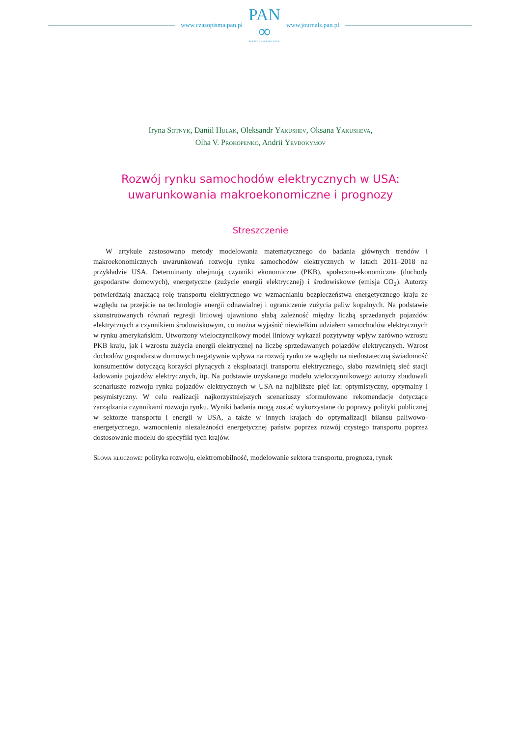www.czasopisma.pan.pl
PAN
∞
POLSKA AKADEMIA NAUK
www.journals.pan.pl
Iryna Sotnyk, Daniil Hulak, Oleksandr Yakushev, Oksana Yakusheva,
Olha V. Prokopenko, Andrii Yevdokymov
Rozwój rynku samochodów elektrycznych w USA:
uwarunkowania makroekonomiczne i prognozy
Streszczenie
W artykule zastosowano metody modelowania matematycznego do badania głównych trendów i makroekonomicznych uwarunkowań rozwoju rynku samochodów elektrycznych w latach 2011–2018 na przykładzie USA. Determinanty obejmują czynniki ekonomiczne (PKB), społeczno-ekonomiczne (dochody gospodarstw domowych), energetyczne (zużycie energii elektrycznej) i środowiskowe (emisja CO<sub>2</sub>). Autorzy potwierdzają znaczącą rolę transportu elektrycznego we wzmacnianiu bezpieczeństwa energetycznego kraju ze względu na przejście na technologie energii odnawialnej i ograniczenie zużycia paliw kopalnych. Na podstawie skonstruowanych równań regresji liniowej ujawniono słabą zależność między liczbą sprzedanych pojazdów elektrycznych a czynnikiem środowiskowym, co można wyjaśnić niewielkim udziałem samochodów elektrycznych w rynku amerykańskim. Utworzony wieloczynnikowy model liniowy wykazał pozytywny wpływ zarówno wzrostu PKB kraju, jak i wzrostu zużycia energii elektrycznej na liczbę sprzedawanych pojazdów elektrycznych. Wzrost dochodów gospodarstw domowych negatywnie wpływa na rozwój rynku ze względu na niedostateczną świadomość konsumentów dotyczącą korzyści płynących z eksploatacji transportu elektrycznego, słabo rozwiniętą sieć stacji ładowania pojazdów elektrycznych, itp. Na podstawie uzyskanego modelu wieloczynnikowego autorzy zbudowali scenariusze rozwoju rynku pojazdów elektrycznych w USA na najbliższe pięć lat: optymistyczny, optymalny i pesymistyczny. W celu realizacji najkorzystniejszych scenariuszy sformułowano rekomendacje dotyczące zarządzania czynnikami rozwoju rynku. Wyniki badania mogą zostać wykorzystane do poprawy polityki publicznej w sektorze transportu i energii w USA, a także w innych krajach do optymalizacji bilansu paliwowo-energetycznego, wzmocnienia niezależności energetycznej państw poprzez rozwój czystego transportu poprzez dostosowanie modelu do specyfiki tych krajów.
Słowa kluczowe: polityka rozwoju, elektromobilność, modelowanie sektora transportu, prognoza, rynek